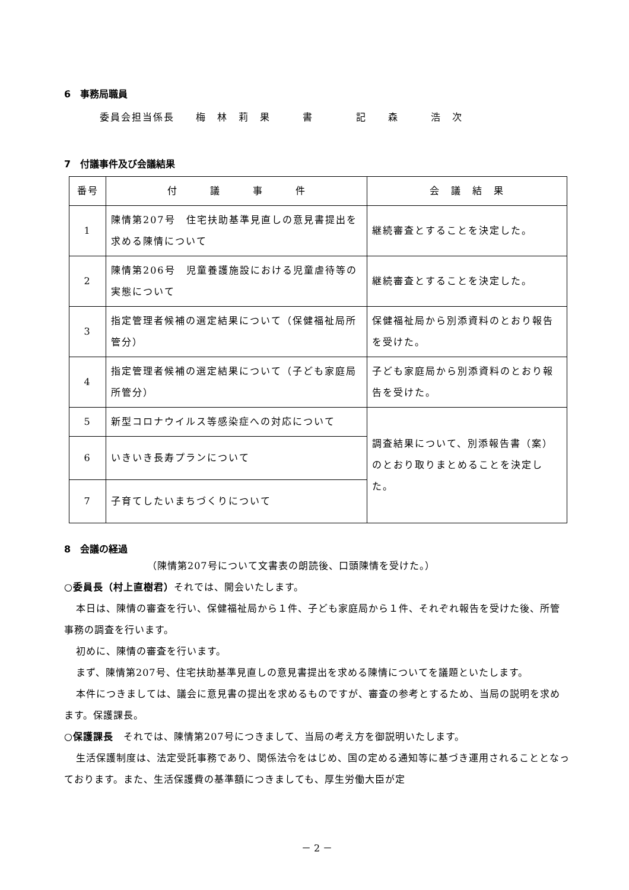6　事務局職員
委員会担当係長　　梅　林　莉　果　　　書　　　　記　　森　　　浩　次
7　付議事件及び会議結果
| 番号 | 付 議 事 件 | 会 議 結 果 |
| --- | --- | --- |
| 1 | 陳情第207号 住宅扶助基準見直しの意見書提出を求める陳情について | 継続審査とすることを決定した。 |
| 2 | 陳情第206号 児童養護施設における児童虐待等の実態について | 継続審査とすることを決定した。 |
| 3 | 指定管理者候補の選定結果について（保健福祉局所管分） | 保健福祉局から別添資料のとおり報告を受けた。 |
| 4 | 指定管理者候補の選定結果について（子ども家庭局所管分） | 子ども家庭局から別添資料のとおり報告を受けた。 |
| 5 | 新型コロナウイルス等感染症への対応について | 調査結果について、別添報告書（案）のとおり取りまとめることを決定した。 |
| 6 | いきいき長寿プランについて | |
| 7 | 子育てしたいまちづくりについて | |
8　会議の経過
（陳情第207号について文書表の朗読後、口頭陳情を受けた。）
○委員長（村上直樹君）それでは、開会いたします。
本日は、陳情の審査を行い、保健福祉局から１件、子ども家庭局から１件、それぞれ報告を受けた後、所管事務の調査を行います。
初めに、陳情の審査を行います。
まず、陳情第207号、住宅扶助基準見直しの意見書提出を求める陳情についてを議題といたします。
本件につきましては、議会に意見書の提出を求めるものですが、審査の参考とするため、当局の説明を求めます。保護課長。
○保護課長　それでは、陳情第207号につきまして、当局の考え方を御説明いたします。
生活保護制度は、法定受託事務であり、関係法令をはじめ、国の定める通知等に基づき運用されることとなっております。また、生活保護費の基準額につきましても、厚生労働大臣が定
－ 2 －